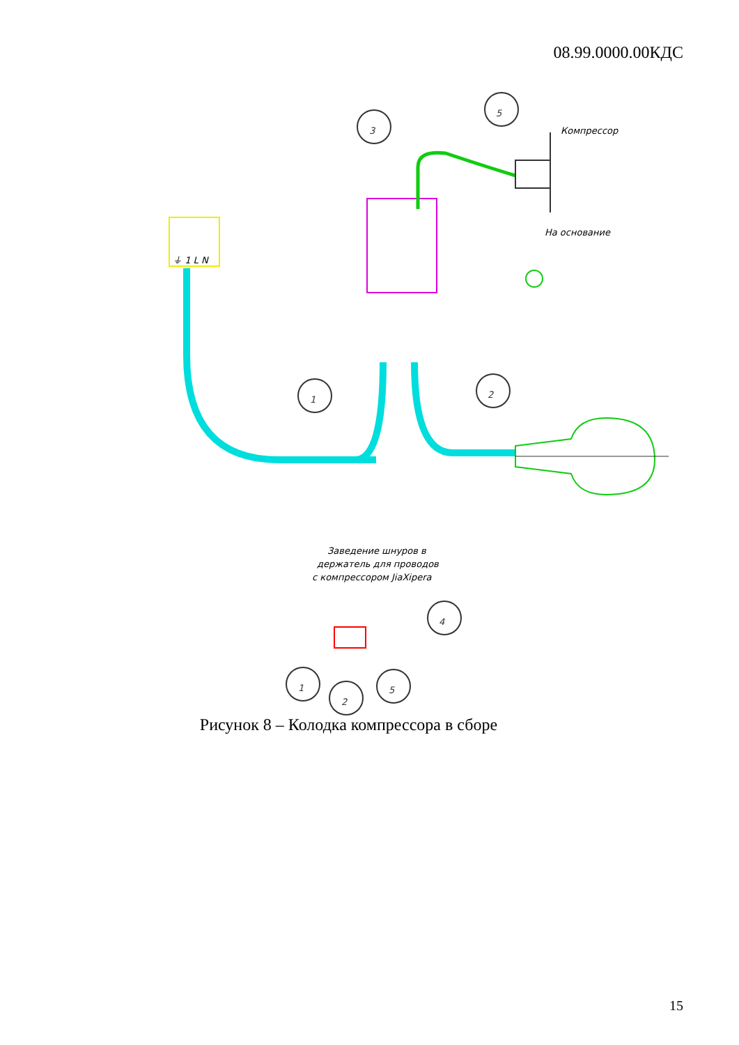08.99.0000.00КДС
3
5
1
2
4
1
2
5
⏚ 1 L N
Компрессор
На основание
Заведение шнуров в
держатель для проводов
с компрессором JiaXipera
Рисунок 8 – Колодка компрессора в сборе
15